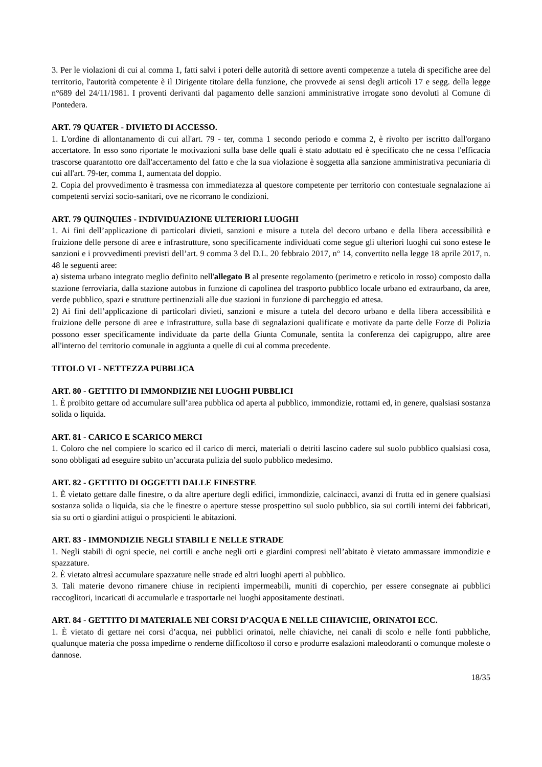3. Per le violazioni di cui al comma 1, fatti salvi i poteri delle autorità di settore aventi competenze a tutela di specifiche aree del territorio, l'autorità competente è il Dirigente titolare della funzione, che provvede ai sensi degli articoli 17 e segg. della legge n°689 del 24/11/1981. I proventi derivanti dal pagamento delle sanzioni amministrative irrogate sono devoluti al Comune di Pontedera.
ART. 79 QUATER - DIVIETO DI ACCESSO.
1. L'ordine di allontanamento di cui all'art. 79 - ter, comma 1 secondo periodo e comma 2, è rivolto per iscritto dall'organo accertatore. In esso sono riportate le motivazioni sulla base delle quali è stato adottato ed è specificato che ne cessa l'efficacia trascorse quarantotto ore dall'accertamento del fatto e che la sua violazione è soggetta alla sanzione amministrativa pecuniaria di cui all'art. 79-ter, comma 1, aumentata del doppio.
2. Copia del provvedimento è trasmessa con immediatezza al questore competente per territorio con contestuale segnalazione ai competenti servizi socio-sanitari, ove ne ricorrano le condizioni.
ART. 79 QUINQUIES - INDIVIDUAZIONE ULTERIORI LUOGHI
1. Ai fini dell’applicazione di particolari divieti, sanzioni e misure a tutela del decoro urbano e della libera accessibilità e fruizione delle persone di aree e infrastrutture, sono specificamente individuati come segue gli ulteriori luoghi cui sono estese le sanzioni e i provvedimenti previsti dell’art. 9 comma 3 del D.L. 20 febbraio 2017, n° 14, convertito nella legge 18 aprile 2017, n. 48 le seguenti aree:
a) sistema urbano integrato meglio definito nell'allegato B al presente regolamento (perimetro e reticolo in rosso) composto dalla stazione ferroviaria, dalla stazione autobus in funzione di capolinea del trasporto pubblico locale urbano ed extraurbano, da aree, verde pubblico, spazi e strutture pertinenziali alle due stazioni in funzione di parcheggio ed attesa.
2) Ai fini dell’applicazione di particolari divieti, sanzioni e misure a tutela del decoro urbano e della libera accessibilità e fruizione delle persone di aree e infrastrutture, sulla base di segnalazioni qualificate e motivate da parte delle Forze di Polizia possono esser specificamente individuate da parte della Giunta Comunale, sentita la conferenza dei capigruppo, altre aree all'interno del territorio comunale in aggiunta a quelle di cui al comma precedente.
TITOLO VI - NETTEZZA PUBBLICA
ART. 80 - GETTITO DI IMMONDIZIE NEI LUOGHI PUBBLICI
1. È proibito gettare od accumulare sull’area pubblica od aperta al pubblico, immondizie, rottami ed, in genere, qualsiasi sostanza solida o liquida.
ART. 81 - CARICO E SCARICO MERCI
1. Coloro che nel compiere lo scarico ed il carico di merci, materiali o detriti lascino cadere sul suolo pubblico qualsiasi cosa, sono obbligati ad eseguire subito un’accurata pulizia del suolo pubblico medesimo.
ART. 82 - GETTITO DI OGGETTI DALLE FINESTRE
1. È vietato gettare dalle finestre, o da altre aperture degli edifici, immondizie, calcinacci, avanzi di frutta ed in genere qualsiasi sostanza solida o liquida, sia che le finestre o aperture stesse prospettino sul suolo pubblico, sia sui cortili interni dei fabbricati, sia su orti o giardini attigui o prospicienti le abitazioni.
ART. 83 - IMMONDIZIE NEGLI STABILI E NELLE STRADE
1. Negli stabili di ogni specie, nei cortili e anche negli orti e giardini compresi nell’abitato è vietato ammassare immondizie e spazzature.
2. È vietato altresì accumulare spazzature nelle strade ed altri luoghi aperti al pubblico.
3. Tali materie devono rimanere chiuse in recipienti impermeabili, muniti di coperchio, per essere consegnate ai pubblici raccoglitori, incaricati di accumularle e trasportarle nei luoghi appositamente destinati.
ART. 84 - GETTITO DI MATERIALE NEI CORSI D’ACQUA E NELLE CHIAVICHE, ORINATOI ECC.
1. È vietato di gettare nei corsi d’acqua, nei pubblici orinatoi, nelle chiaviche, nei canali di scolo e nelle fonti pubbliche, qualunque materia che possa impedirne o renderne difficoltoso il corso e produrre esalazioni maleodoranti o comunque moleste o dannose.
18/35